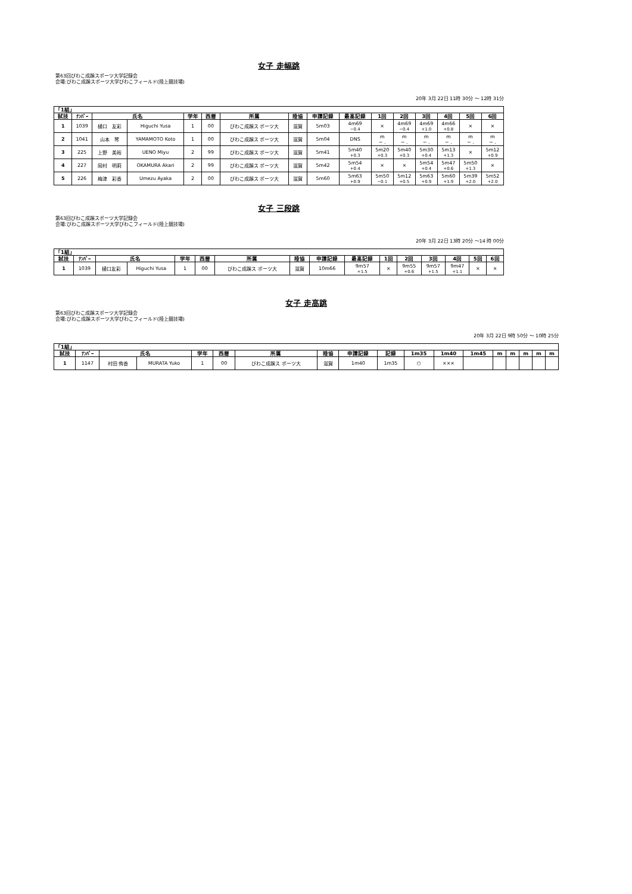女子 走幅跳
第63回びわこ成蹊スポーツ大学記録会
会場:びわこ成蹊スポーツ大学びわこフィールド(陸上競技場)
20年 3月 22日 11時 30分 ～ 12時 31分
| 「1組」 | | | | | | | | | | | | | | | |
| --- | --- | --- | --- | --- | --- | --- | --- | --- | --- | --- | --- | --- | --- | --- | --- |
| 試技 | ﾅﾝﾊﾞｰ | 氏名 | | 学年 | 西暦 | 所属 | 陸協 | 申請記録 | 最高記録 | 1回 | 2回 | 3回 | 4回 | 5回 | 6回 |
| 1 | 1039 | 樋口 友彩 | Higuchi Yusa | 1 | 00 | びわこ成蹊ス ポーツ大 | 滋賀 | 5m03 | 4m69 −0.4 | × | 4m69 −0.4 | 4m69 +1.0 | 4m66 +0.8 | × | × |
| 2 | 1041 | 山本 琴 | YAMAMOTO Koto | 1 | 00 | びわこ成蹊ス ポーツ大 | 滋賀 | 5m04 | DNS | m − . | m − . | m − . | m − . | m − . | m − . |
| 3 | 225 | 上野 美裕 | UENO Miyu | 2 | 99 | びわこ成蹊ス ポーツ大 | 滋賀 | 5m41 | 5m40 +0.3 | 5m20 +0.3 | 5m40 +0.3 | 5m30 +0.4 | 5m13 +1.3 | × | 5m12 +0.9 |
| 4 | 227 | 岡村 明莉 | OKAMURA Akari | 2 | 99 | びわこ成蹊ス ポーツ大 | 滋賀 | 5m42 | 5m54 +0.4 | × | × | 5m54 +0.4 | 5m47 +0.6 | 5m50 +1.3 | × |
| 5 | 226 | 梅津 彩香 | Umezu Ayaka | 2 | 00 | びわこ成蹊ス ポーツ大 | 滋賀 | 5m60 | 5m63 +0.9 | 5m50 −0.1 | 5m12 +0.5 | 5m63 +0.9 | 5m60 +1.9 | 5m39 +2.0 | 5m52 +2.0 |
女子 三段跳
第63回びわこ成蹊スポーツ大学記録会
会場:びわこ成蹊スポーツ大学びわこフィールド(陸上競技場)
20年 3月 22日 13時 20分 ～14 時 00分
| 「1組」 | | | | | | | | | | | | | | | |
| --- | --- | --- | --- | --- | --- | --- | --- | --- | --- | --- | --- | --- | --- | --- | --- |
| 試技 | ﾅﾝﾊﾞｰ | 氏名 | | 学年 | 西暦 | 所属 | 陸協 | 申請記録 | 最高記録 | 1回 | 2回 | 3回 | 4回 | 5回 | 6回 |
| 1 | 1039 | 樋口友彩 | Higuchi Yusa | 1 | 00 | びわこ成蹊ス ポーツ大 | 滋賀 | 10m66 | 9m57 +1.5 | × | 9m55 +0.6 | 9m57 +1.5 | 9m47 +1.1 | × | × |
女子 走高跳
第63回びわこ成蹊スポーツ大学記録会
会場:びわこ成蹊スポーツ大学びわこフィールド(陸上競技場)
20年 3月 22日 9時 50分 ～ 10時 25分
| 「1組」 | | | | | | | | | | | | | | | | | |
| --- | --- | --- | --- | --- | --- | --- | --- | --- | --- | --- | --- | --- | --- | --- | --- | --- | --- |
| 試技 | ﾅﾝﾊﾞｰ | 氏名 | | 学年 | 西暦 | 所属 | 陸協 | 申請記録 | 記録 | 1m35 | 1m40 | 1m45 | m | m | m | m | m |
| 1 | 1147 | 村田 侑香 | MURATA Yuko | 1 | 00 | びわこ成蹊ス ポーツ大 | 滋賀 | 1m40 | 1m35 | ○ | ××× | | | | | | |